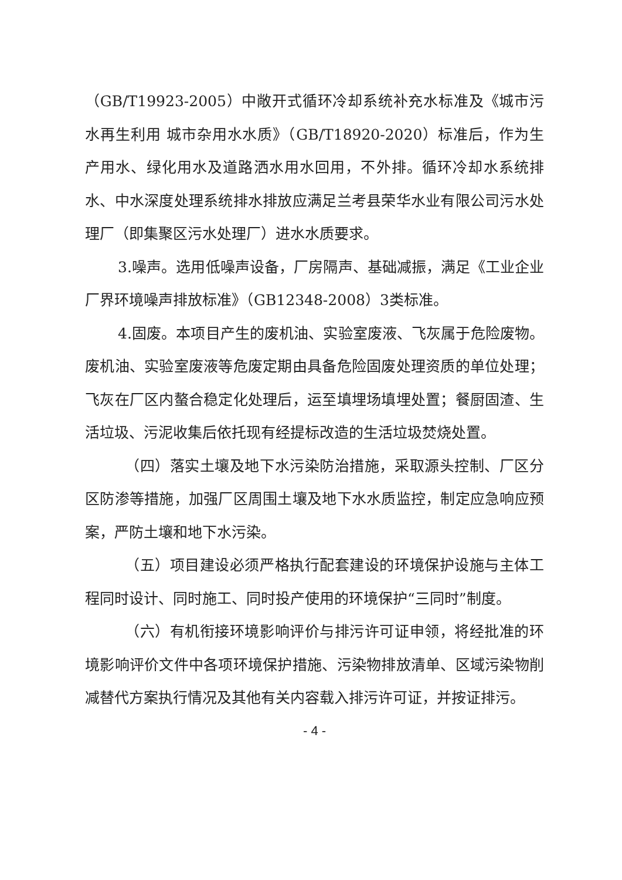（GB/T19923-2005）中敞开式循环冷却系统补充水标准及《城市污水再生利用 城市杂用水水质》（GB/T18920-2020）标准后，作为生产用水、绿化用水及道路洒水用水回用，不外排。循环冷却水系统排水、中水深度处理系统排水排放应满足兰考县荣华水业有限公司污水处理厂（即集聚区污水处理厂）进水水质要求。
3.噪声。选用低噪声设备，厂房隔声、基础减振，满足《工业企业厂界环境噪声排放标准》（GB12348-2008）3类标准。
4.固废。本项目产生的废机油、实验室废液、飞灰属于危险废物。废机油、实验室废液等危废定期由具备危险固废处理资质的单位处理；飞灰在厂区内螯合稳定化处理后，运至填埋场填埋处置；餐厨固渣、生活垃圾、污泥收集后依托现有经提标改造的生活垃圾焚烧处置。
（四）落实土壤及地下水污染防治措施，采取源头控制、厂区分区防渗等措施，加强厂区周围土壤及地下水水质监控，制定应急响应预案，严防土壤和地下水污染。
（五）项目建设必须严格执行配套建设的环境保护设施与主体工程同时设计、同时施工、同时投产使用的环境保护“三同时”制度。
（六）有机衔接环境影响评价与排污许可证申领，将经批准的环境影响评价文件中各项环境保护措施、污染物排放清单、区域污染物削减替代方案执行情况及其他有关内容载入排污许可证，并按证排污。
- 4 -